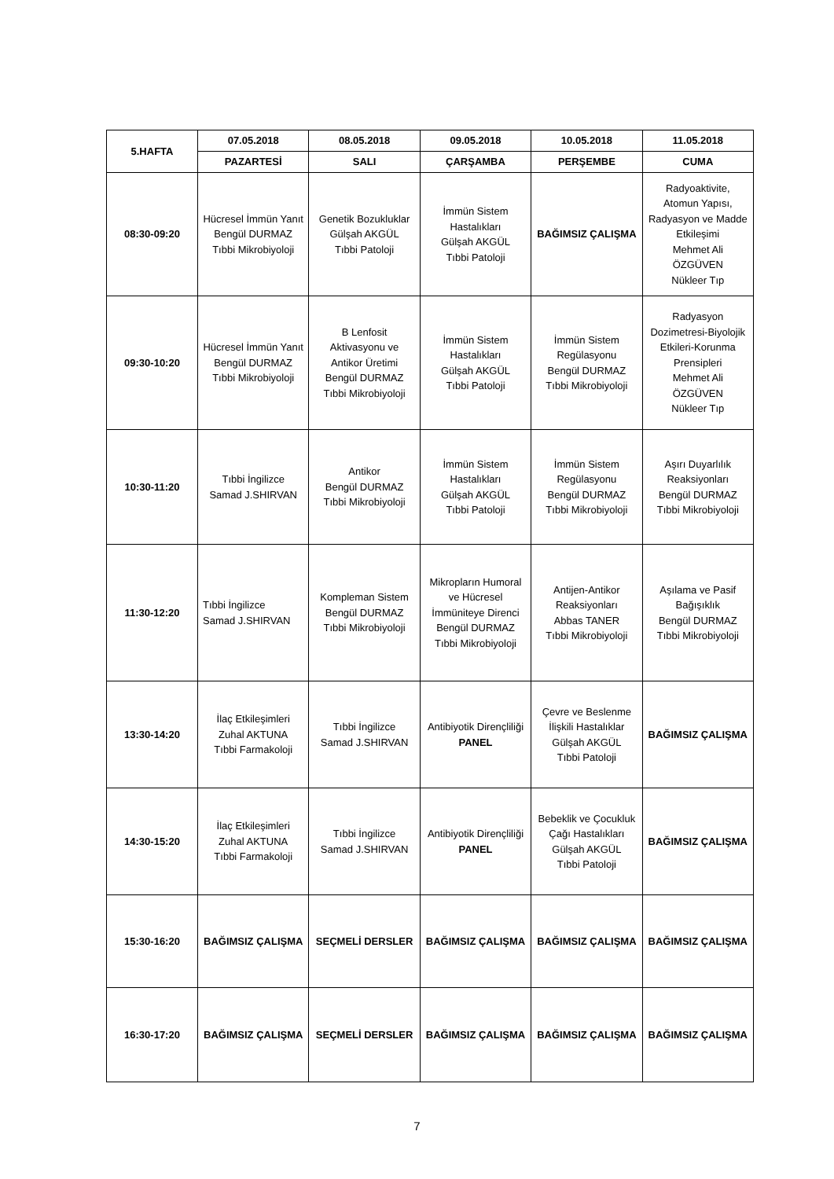| 5.HAFTA | 07.05.2018 | 08.05.2018 | 09.05.2018 | 10.05.2018 | 11.05.2018 |
| --- | --- | --- | --- | --- | --- |
| | PAZARTESİ | SALI | ÇARŞAMBA | PERŞEMBE | CUMA |
| 08:30-09:20 | Hücresel İmmün Yanıt Bengül DURMAZ Tıbbi Mikrobiyoloji | Genetik Bozukluklar Gülşah AKGÜL Tıbbi Patoloji | İmmün Sistem Hastalıkları Gülşah AKGÜL Tıbbi Patoloji | BAĞIMSIZ ÇALIŞMA | Radyoaktivite, Atomun Yapısı, Radyasyon ve Madde Etkileşimi Mehmet Ali ÖZGÜVEN Nükleer Tıp |
| 09:30-10:20 | Hücresel İmmün Yanıt Bengül DURMAZ Tıbbi Mikrobiyoloji | B Lenfosit Aktivasyonu ve Antikor Üretimi Bengül DURMAZ Tıbbi Mikrobiyoloji | İmmün Sistem Hastalıkları Gülşah AKGÜL Tıbbi Patoloji | İmmün Sistem Regülasyonu Bengül DURMAZ Tıbbi Mikrobiyoloji | Radyasyon Dozimetresi-Biyolojik Etkileri-Korunma Prensipleri Mehmet Ali ÖZGÜVEN Nükleer Tıp |
| 10:30-11:20 | Tıbbi İngilizce Samad J.SHIRVAN | Antikor Bengül DURMAZ Tıbbi Mikrobiyoloji | İmmün Sistem Hastalıkları Gülşah AKGÜL Tıbbi Patoloji | İmmün Sistem Regülasyonu Bengül DURMAZ Tıbbi Mikrobiyoloji | Aşırı Duyarlılık Reaksiyonları Bengül DURMAZ Tıbbi Mikrobiyoloji |
| 11:30-12:20 | Tıbbi İngilizce Samad J.SHIRVAN | Kompleman Sistem Bengül DURMAZ Tıbbi Mikrobiyoloji | Mikropların Humoral ve Hücresel İmmüniteye Direnci Bengül DURMAZ Tıbbi Mikrobiyoloji | Antijen-Antikor Reaksiyonları Abbas TANER Tıbbi Mikrobiyoloji | Aşılama ve Pasif Bağışıklık Bengül DURMAZ Tıbbi Mikrobiyoloji |
| 13:30-14:20 | İlaç Etkileşimleri Zuhal AKTUNA Tıbbi Farmakoloji | Tıbbi İngilizce Samad J.SHIRVAN | Antibiyotik Dirençliliği PANEL | Çevre ve Beslenme İlişkili Hastalıklar Gülşah AKGÜL Tıbbi Patoloji | BAĞIMSIZ ÇALIŞMA |
| 14:30-15:20 | İlaç Etkileşimleri Zuhal AKTUNA Tıbbi Farmakoloji | Tıbbi İngilizce Samad J.SHIRVAN | Antibiyotik Dirençliliği PANEL | Bebeklik ve Çocukluk Çağı Hastalıkları Gülşah AKGÜL Tıbbi Patoloji | BAĞIMSIZ ÇALIŞMA |
| 15:30-16:20 | BAĞIMSIZ ÇALIŞMA | SEÇMELİ DERSLER | BAĞIMSIZ ÇALIŞMA | BAĞIMSIZ ÇALIŞMA | BAĞIMSIZ ÇALIŞMA |
| 16:30-17:20 | BAĞIMSIZ ÇALIŞMA | SEÇMELİ DERSLER | BAĞIMSIZ ÇALIŞMA | BAĞIMSIZ ÇALIŞMA | BAĞIMSIZ ÇALIŞMA |
7